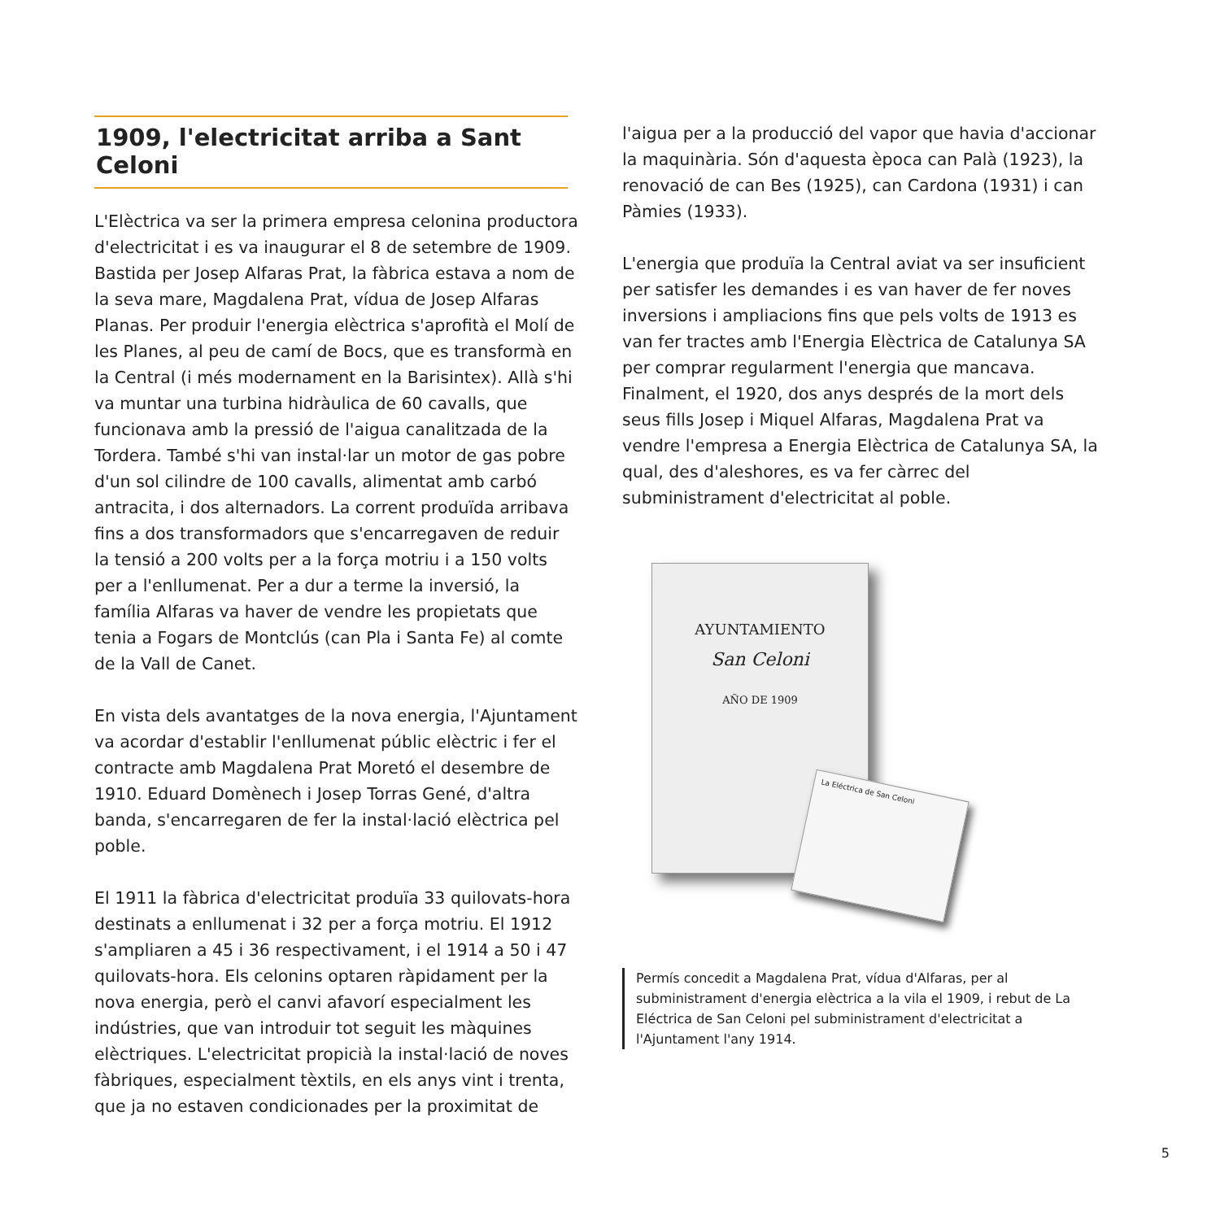1909, l'electricitat arriba a Sant Celoni
L'Elèctrica va ser la primera empresa celonina productora d'electricitat i es va inaugurar el 8 de setembre de 1909. Bastida per Josep Alfaras Prat, la fàbrica estava a nom de la seva mare, Magdalena Prat, vídua de Josep Alfaras Planas. Per produir l'energia elèctrica s'aprofità el Molí de les Planes, al peu de camí de Bocs, que es transformà en la Central (i més modernament en la Barisintex). Allà s'hi va muntar una turbina hidràulica de 60 cavalls, que funcionava amb la pressió de l'aigua canalitzada de la Tordera. També s'hi van instal·lar un motor de gas pobre d'un sol cilindre de 100 cavalls, alimentat amb carbó antracita, i dos alternadors. La corrent produïda arribava fins a dos transformadors que s'encarregaven de reduir la tensió a 200 volts per a la força motriu i a 150 volts per a l'enllumenat. Per a dur a terme la inversió, la família Alfaras va haver de vendre les propietats que tenia a Fogars de Montclús (can Pla i Santa Fe) al comte de la Vall de Canet.
En vista dels avantatges de la nova energia, l'Ajuntament va acordar d'establir l'enllumenat públic elèctric i fer el contracte amb Magdalena Prat Moretó el desembre de 1910. Eduard Domènech i Josep Torras Gené, d'altra banda, s'encarregaren de fer la instal·lació elèctrica pel poble.
El 1911 la fàbrica d'electricitat produïa 33 quilovats-hora destinats a enllumenat i 32 per a força motriu. El 1912 s'ampliaren a 45 i 36 respectivament, i el 1914 a 50 i 47 quilovats-hora. Els celonins optaren ràpidament per la nova energia, però el canvi afavorí especialment les indústries, que van introduir tot seguit les màquines elèctriques. L'electricitat propicià la instal·lació de noves fàbriques, especialment tèxtils, en els anys vint i trenta, que ja no estaven condicionades per la proximitat de
l'aigua per a la producció del vapor que havia d'accionar la maquinària. Són d'aquesta època can Palà (1923), la renovació de can Bes (1925), can Cardona (1931) i can Pàmies (1933).
L'energia que produïa la Central aviat va ser insuficient per satisfer les demandes i es van haver de fer noves inversions i ampliacions fins que pels volts de 1913 es van fer tractes amb l'Energia Elèctrica de Catalunya SA per comprar regularment l'energia que mancava. Finalment, el 1920, dos anys després de la mort dels seus fills Josep i Miquel Alfaras, Magdalena Prat va vendre l'empresa a Energia Elèctrica de Catalunya SA, la qual, des d'aleshores, es va fer càrrec del subministrament d'electricitat al poble.
AYUNTAMIENTO
San Celoni
AÑO DE 1909
La Eléctrica de San Celoni
Permís concedit a Magdalena Prat, vídua d'Alfaras, per al subministrament d'energia elèctrica a la vila el 1909, i rebut de La Eléctrica de San Celoni pel subministrament d'electricitat a l'Ajuntament l'any 1914.
5